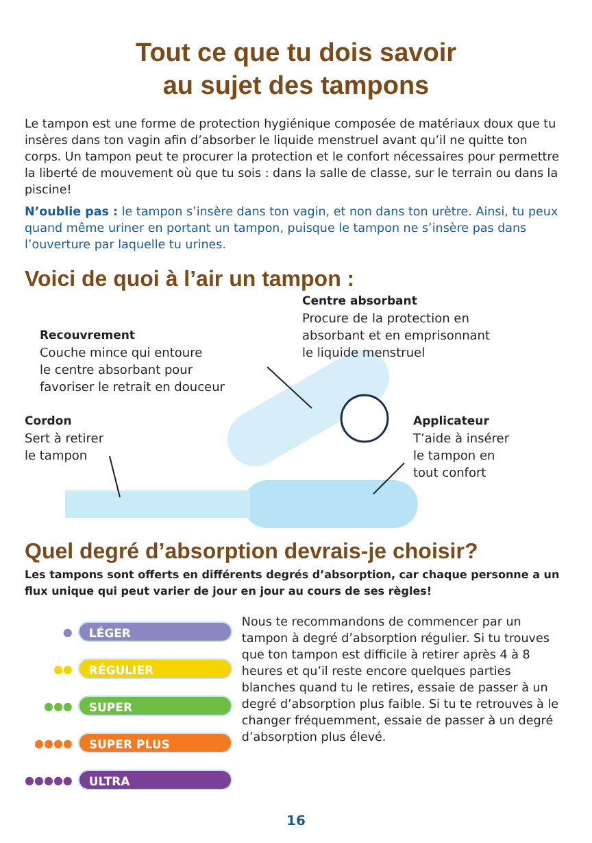Tout ce que tu dois savoir
au sujet des tampons
Le tampon est une forme de protection hygiénique composée de matériaux doux que tu insères dans ton vagin afin d’absorber le liquide menstruel avant qu’il ne quitte ton corps. Un tampon peut te procurer la protection et le confort nécessaires pour permettre la liberté de mouvement où que tu sois : dans la salle de classe, sur le terrain ou dans la piscine!
N’oublie pas : le tampon s’insère dans ton vagin, et non dans ton urètre. Ainsi, tu peux quand même uriner en portant un tampon, puisque le tampon ne s’insère pas dans l’ouverture par laquelle tu urines.
Voici de quoi à l’air un tampon :
Centre absorbant
Procure de la protection en
absorbant et en emprisonnant
le liquide menstruel
Recouvrement
Couche mince qui entoure
le centre absorbant pour
favoriser le retrait en douceur
Cordon
Sert à retirer
le tampon
Applicateur
T’aide à insérer
le tampon en
tout confort
Quel degré d’absorption devrais-je choisir?
Les tampons sont offerts en différents degrés d’absorption, car chaque personne a un flux unique qui peut varier de jour en jour au cours de ses règles!
●
LÉGER
●●
RÉGULIER
●●●
SUPER
●●●●
SUPER PLUS
●●●●●
ULTRA
Nous te recommandons de commencer par un tampon à degré d’absorption régulier. Si tu trouves que ton tampon est difficile à retirer après 4 à 8 heures et qu’il reste encore quelques parties blanches quand tu le retires, essaie de passer à un degré d’absorption plus faible. Si tu te retrouves à le changer fréquemment, essaie de passer à un degré d’absorption plus élevé.
16